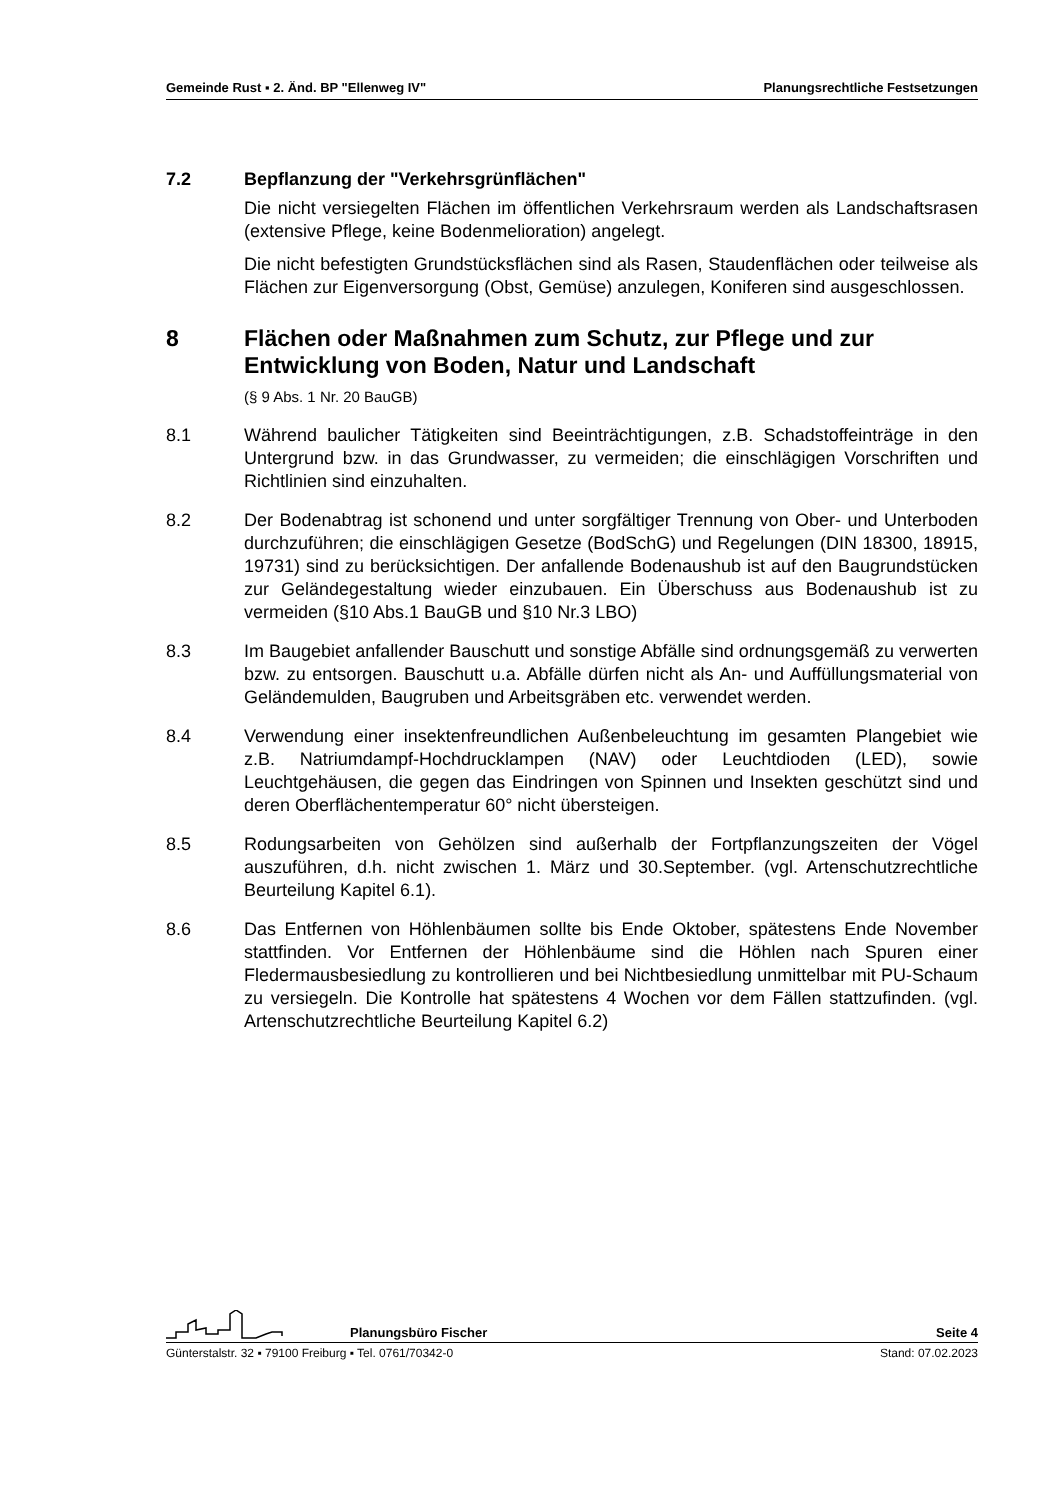Gemeinde Rust ▪ 2. Änd. BP "Ellenweg IV" Planungsrechtliche Festsetzungen
7.2 Bepflanzung der "Verkehrsgrünflächen"
Die nicht versiegelten Flächen im öffentlichen Verkehrsraum werden als Landschaftsrasen (extensive Pflege, keine Bodenmelioration) angelegt.
Die nicht befestigten Grundstücksflächen sind als Rasen, Staudenflächen oder teilweise als Flächen zur Eigenversorgung (Obst, Gemüse) anzulegen, Koniferen sind ausgeschlossen.
8 Flächen oder Maßnahmen zum Schutz, zur Pflege und zur Entwicklung von Boden, Natur und Landschaft
(§ 9 Abs. 1 Nr. 20 BauGB)
8.1 Während baulicher Tätigkeiten sind Beeinträchtigungen, z.B. Schadstoffeinträge in den Untergrund bzw. in das Grundwasser, zu vermeiden; die einschlägigen Vorschriften und Richtlinien sind einzuhalten.
8.2 Der Bodenabtrag ist schonend und unter sorgfältiger Trennung von Ober- und Unterboden durchzuführen; die einschlägigen Gesetze (BodSchG) und Regelungen (DIN 18300, 18915, 19731) sind zu berücksichtigen. Der anfallende Bodenaushub ist auf den Baugrundstücken zur Geländegestaltung wieder einzubauen. Ein Überschuss aus Bodenaushub ist zu vermeiden (§10 Abs.1 BauGB und §10 Nr.3 LBO)
8.3 Im Baugebiet anfallender Bauschutt und sonstige Abfälle sind ordnungsgemäß zu verwerten bzw. zu entsorgen. Bauschutt u.a. Abfälle dürfen nicht als An- und Auffüllungsmaterial von Geländemulden, Baugruben und Arbeitsgräben etc. verwendet werden.
8.4 Verwendung einer insektenfreundlichen Außenbeleuchtung im gesamten Plangebiet wie z.B. Natriumdampf-Hochdrucklampen (NAV) oder Leuchtdioden (LED), sowie Leuchtgehäusen, die gegen das Eindringen von Spinnen und Insekten geschützt sind und deren Oberflächentemperatur 60° nicht übersteigen.
8.5 Rodungsarbeiten von Gehölzen sind außerhalb der Fortpflanzungszeiten der Vögel auszuführen, d.h. nicht zwischen 1. März und 30.September. (vgl. Artenschutzrechtliche Beurteilung Kapitel 6.1).
8.6 Das Entfernen von Höhlenbäumen sollte bis Ende Oktober, spätestens Ende November stattfinden. Vor Entfernen der Höhlenbäume sind die Höhlen nach Spuren einer Fledermausbesiedlung zu kontrollieren und bei Nichtbesiedlung unmittelbar mit PU-Schaum zu versiegeln. Die Kontrolle hat spätestens 4 Wochen vor dem Fällen stattzufinden. (vgl. Artenschutzrechtliche Beurteilung Kapitel 6.2)
Planungsbüro Fischer Seite 4
Günterstalstr. 32 ▪ 79100 Freiburg ▪ Tel. 0761/70342-0 Stand: 07.02.2023